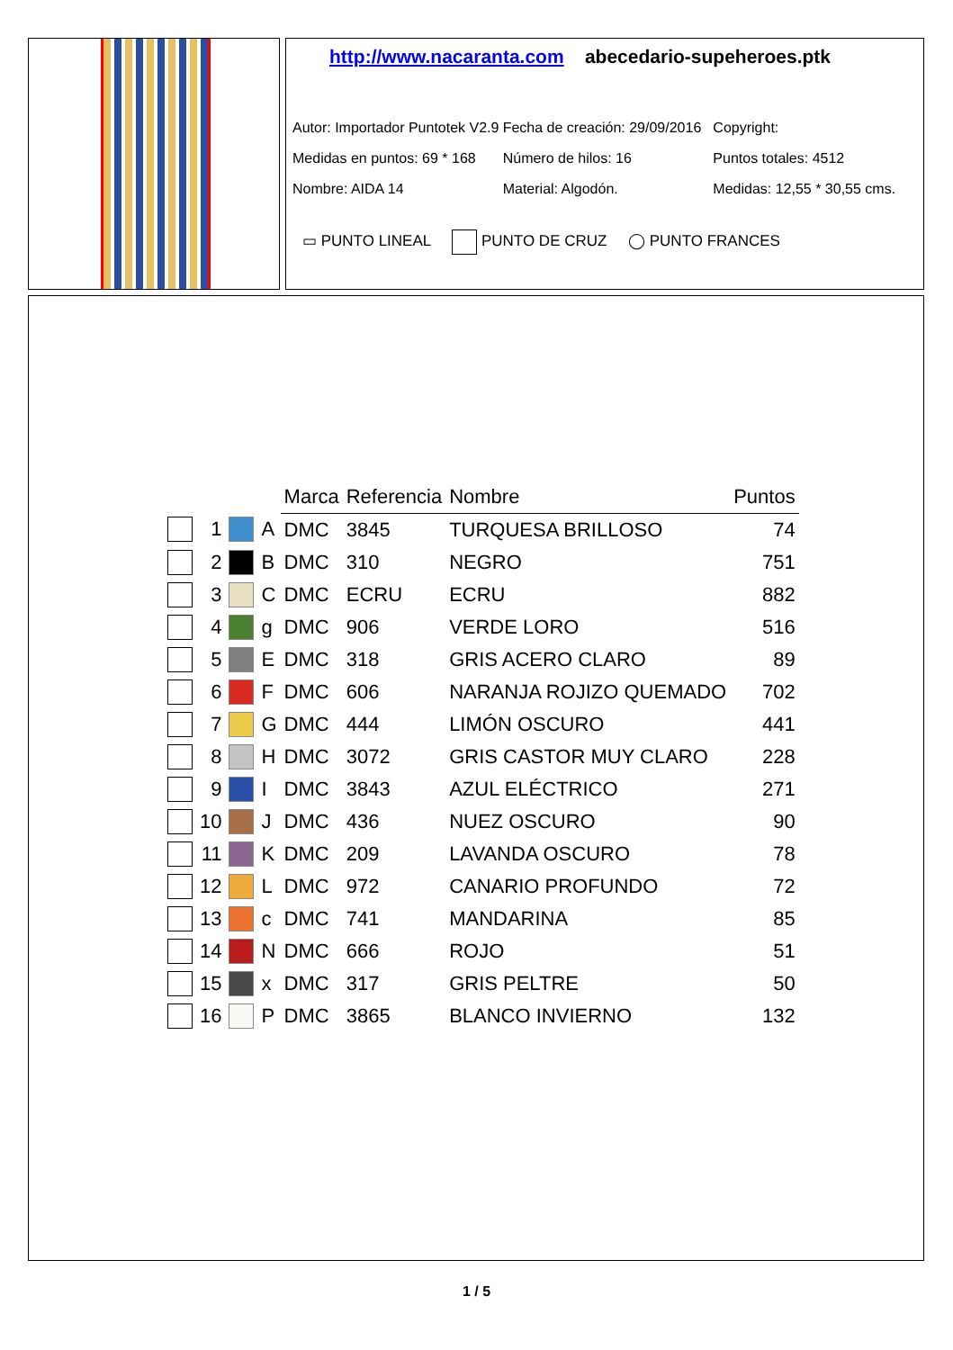http://www.nacaranta.com abecedario-supeheroes.ptk
Autor: Importador Puntotek V2.9
Fecha de creación: 29/09/2016
Copyright:
Medidas en puntos: 69 * 168
Número de hilos: 16 Puntos totales: 4512
Nombre: AIDA 14 Material: Algodón. Medidas: 12,55 * 30,55 cms.
▭ PUNTO LINEAL PUNTO DE CRUZ ◯ PUNTO FRANCES
| | | | | Marca | Referencia | Nombre | Puntos |
| | 1 | | A | DMC | 3845 | TURQUESA BRILLOSO | 74 |
| | 2 | | B | DMC | 310 | NEGRO | 751 |
| | 3 | | C | DMC | ECRU | ECRU | 882 |
| | 4 | | g | DMC | 906 | VERDE LORO | 516 |
| | 5 | | E | DMC | 318 | GRIS ACERO CLARO | 89 |
| | 6 | | F | DMC | 606 | NARANJA ROJIZO QUEMADO | 702 |
| | 7 | | G | DMC | 444 | LIMÓN OSCURO | 441 |
| | 8 | | H | DMC | 3072 | GRIS CASTOR MUY CLARO | 228 |
| | 9 | | I | DMC | 3843 | AZUL ELÉCTRICO | 271 |
| | 10 | | J | DMC | 436 | NUEZ OSCURO | 90 |
| | 11 | | K | DMC | 209 | LAVANDA OSCURO | 78 |
| | 12 | | L | DMC | 972 | CANARIO PROFUNDO | 72 |
| | 13 | | c | DMC | 741 | MANDARINA | 85 |
| | 14 | | N | DMC | 666 | ROJO | 51 |
| | 15 | | x | DMC | 317 | GRIS PELTRE | 50 |
| | 16 | | P | DMC | 3865 | BLANCO INVIERNO | 132 |
1 / 5